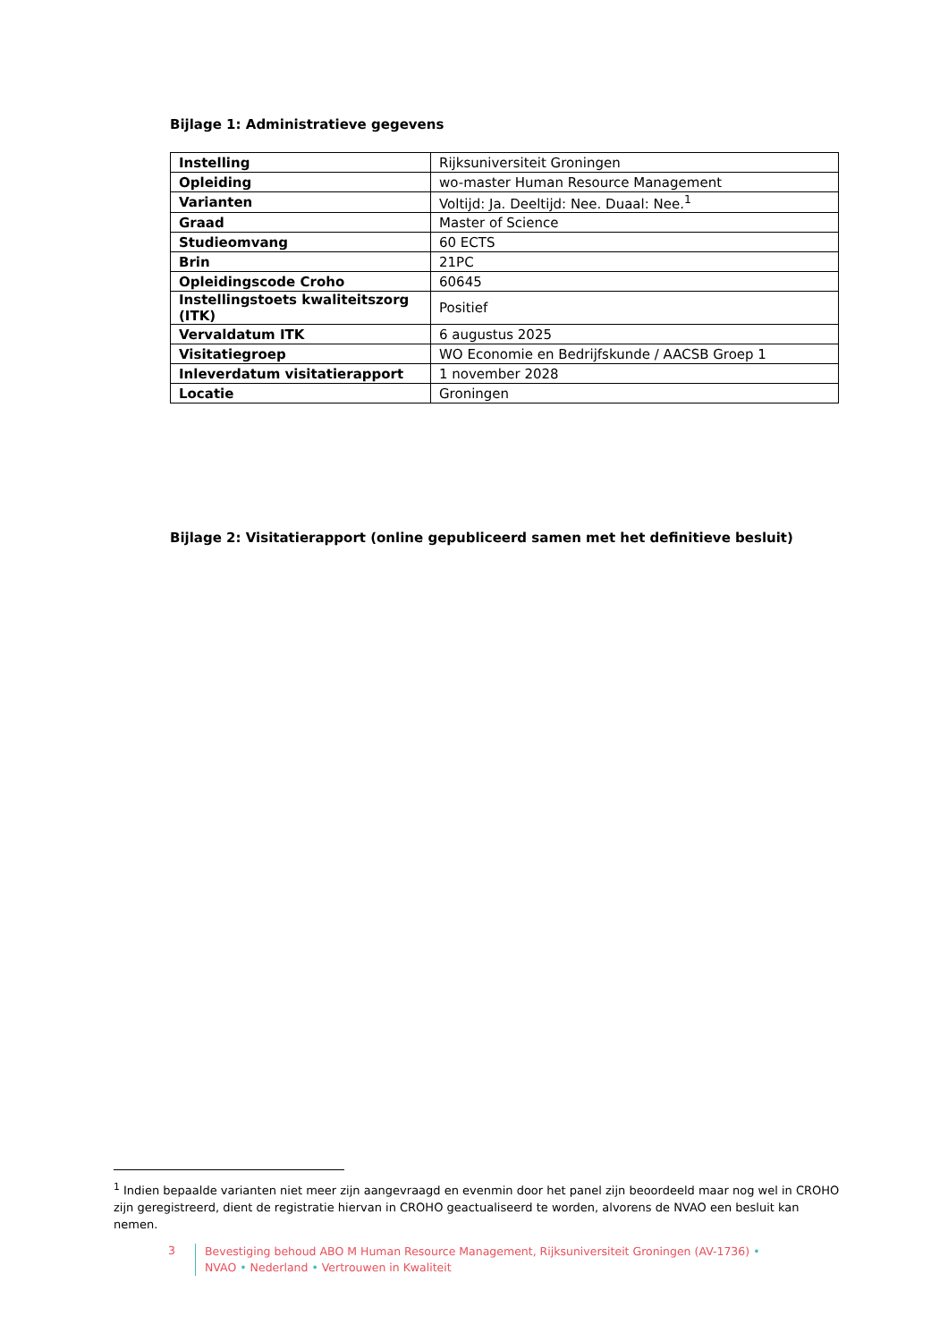Bijlage 1: Administratieve gegevens
| Instelling | Rijksuniversiteit Groningen |
| Opleiding | wo-master Human Resource Management |
| Varianten | Voltijd: Ja. Deeltijd: Nee. Duaal: Nee.<sup>1</sup> |
| Graad | Master of Science |
| Studieomvang | 60 ECTS |
| Brin | 21PC |
| Opleidingscode Croho | 60645 |
| Instellingstoets kwaliteitszorg (ITK) | Positief |
| Vervaldatum ITK | 6 augustus 2025 |
| Visitatiegroep | WO Economie en Bedrijfskunde / AACSB Groep 1 |
| Inleverdatum visitatierapport | 1 november 2028 |
| Locatie | Groningen |
Bijlage 2: Visitatierapport (online gepubliceerd samen met het definitieve besluit)
<sup>1</sup> Indien bepaalde varianten niet meer zijn aangevraagd en evenmin door het panel zijn beoordeeld maar nog wel in CROHO zijn geregistreerd, dient de registratie hiervan in CROHO geactualiseerd te worden, alvorens de NVAO een besluit kan nemen.
3
Bevestiging behoud ABO M Human Resource Management, Rijksuniversiteit Groningen (AV-1736) •
NVAO • Nederland • Vertrouwen in Kwaliteit